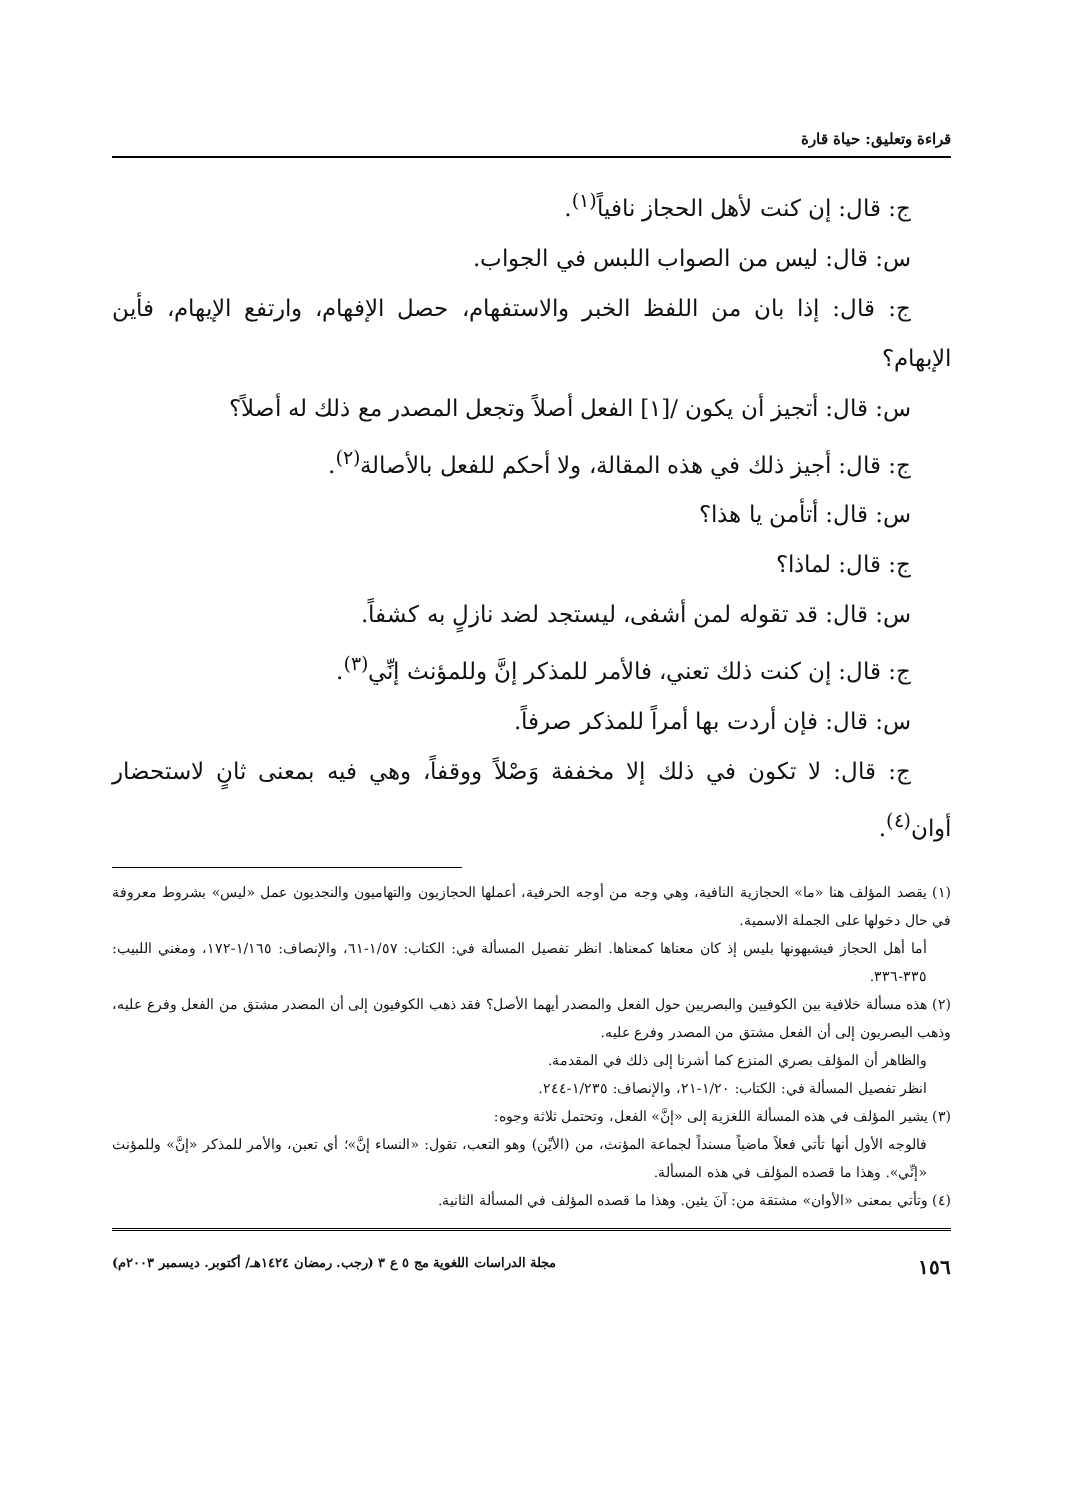قراءة وتعليق: حياة قارة
ج: قال: إن كنت لأهل الحجاز نافياً<sup>(١)</sup>.
س: قال: ليس من الصواب اللبس في الجواب.
ج: قال: إذا بان من اللفظ الخبر والاستفهام، حصل الإفهام، وارتفع الإيهام، فأين الإبهام؟
س: قال: أتجيز أن يكون /[١] الفعل أصلاً وتجعل المصدر مع ذلك له أصلاً؟
ج: قال: أجيز ذلك في هذه المقالة، ولا أحكم للفعل بالأصالة<sup>(٢)</sup>.
س: قال: أتأمن يا هذا؟
ج: قال: لماذا؟
س: قال: قد تقوله لمن أشفى، ليستجد لضد نازلٍ به كشفاً.
ج: قال: إن كنت ذلك تعني، فالأمر للمذكر إنَّ وللمؤنث إنِّي<sup>(٣)</sup>.
س: قال: فإن أردت بها أمراً للمذكر صرفاً.
ج: قال: لا تكون في ذلك إلا مخففة وَصْلاً ووقفاً، وهي فيه بمعنى ثانٍ لاستحضار أوان<sup>(٤)</sup>.
(١) يقصد المؤلف هنا «ما» الحجازية النافية، وهي وجه من أوجه الحرفية، أعملها الحجازيون والتهاميون والنجديون عمل «ليس» بشروط معروفة في حال دخولها على الجملة الاسمية.
أما أهل الحجاز فيشبهونها بليس إذ كان معناها كمعناها. انظر تفصيل المسألة في: الكتاب: ١/٥٧-٦١، والإنصاف: ١/١٦٥-١٧٢، ومغني اللبيب: ٣٣٥-٣٣٦.
(٢) هذه مسألة خلافية بين الكوفيين والبصريين حول الفعل والمصدر أيهما الأصل؟ فقد ذهب الكوفيون إلى أن المصدر مشتق من الفعل وفرع عليه، وذهب البصريون إلى أن الفعل مشتق من المصدر وفرع عليه.
والظاهر أن المؤلف بصري المنزع كما أشرنا إلى ذلك في المقدمة.
انظر تفصيل المسألة في: الكتاب: ١/٢٠-٢١، والإنصاف: ١/٢٣٥-٢٤٤.
(٣) يشير المؤلف في هذه المسألة اللغزية إلى «إنَّ» الفعل، وتحتمل ثلاثة وجوه:
فالوجه الأول أنها تأتي فعلاً ماضياً مسنداً لجماعة المؤنث، من (الأيْن) وهو التعب، تقول: «النساء إنَّ»؛ أي تعبن، والأمر للمذكر «إنَّ» وللمؤنث «إنِّي». وهذا ما قصده المؤلف في هذه المسألة.
(٤) وتأتي بمعنى «الأوان» مشتقة من: آنَ يئين. وهذا ما قصده المؤلف في المسألة الثانية.
١٥٦ مجلة الدراسات اللغوية مج ٥ ع ٣ (رجب. رمضان ١٤٢٤هـ/ أكتوبر. ديسمبر ٢٠٠٣م)